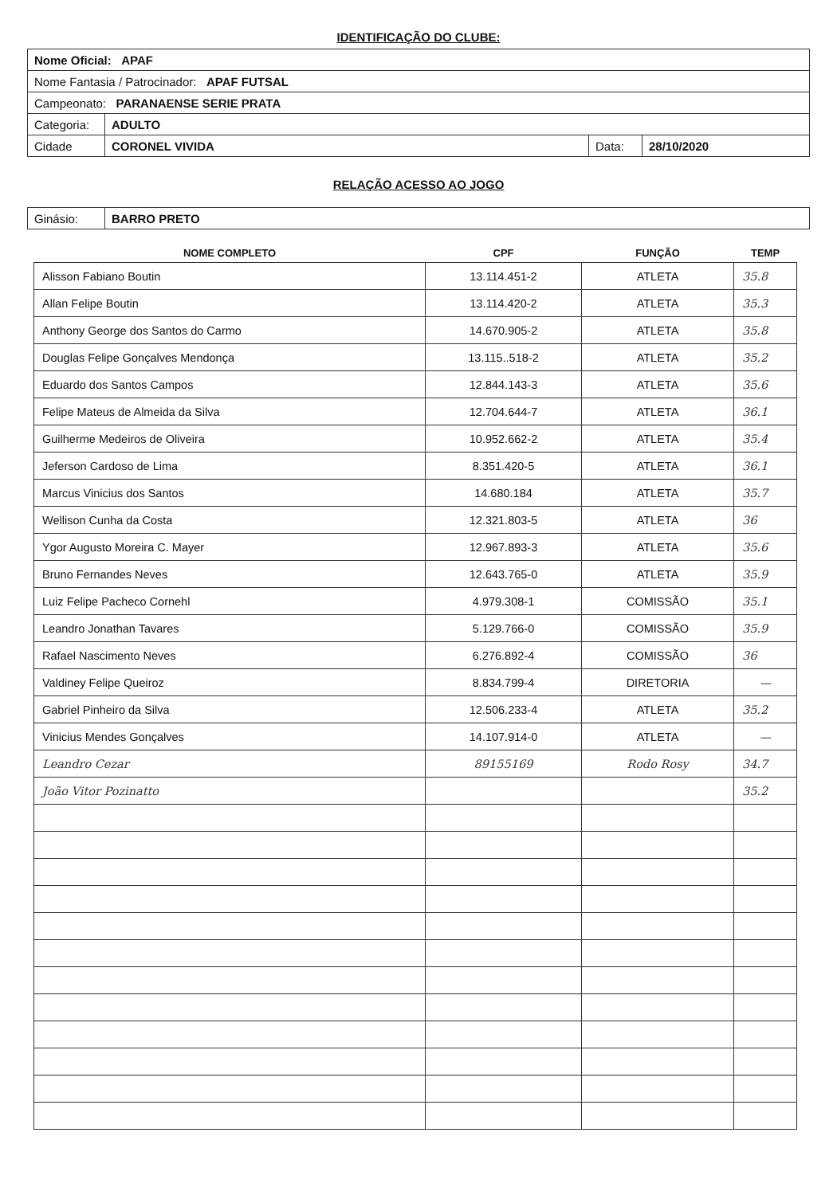IDENTIFICAÇÃO DO CLUBE:
| Nome Oficial: APAF | | | |
| Nome Fantasia / Patrocinador: APAF FUTSAL | | | |
| Campeonato: PARANAENSE SERIE PRATA | | | |
| Categoria: | ADULTO | | |
| Cidade | CORONEL VIVIDA | Data: | 28/10/2020 |
RELAÇÃO ACESSO AO JOGO
| Ginásio: | BARRO PRETO |
| NOME COMPLETO | CPF | FUNÇÃO | TEMP |
| --- | --- | --- | --- |
| Alisson Fabiano Boutin | 13.114.451-2 | ATLETA | 35.8 |
| Allan Felipe Boutin | 13.114.420-2 | ATLETA | 35.3 |
| Anthony George dos Santos do Carmo | 14.670.905-2 | ATLETA | 35.8 |
| Douglas Felipe Gonçalves Mendonça | 13.115..518-2 | ATLETA | 35.2 |
| Eduardo dos Santos Campos | 12.844.143-3 | ATLETA | 35.6 |
| Felipe Mateus de Almeida da Silva | 12.704.644-7 | ATLETA | 36.1 |
| Guilherme Medeiros de Oliveira | 10.952.662-2 | ATLETA | 35.4 |
| Jeferson Cardoso de Lima | 8.351.420-5 | ATLETA | 36.1 |
| Marcus Vinicius dos Santos | 14.680.184 | ATLETA | 35.7 |
| Wellison Cunha da Costa | 12.321.803-5 | ATLETA | 36 |
| Ygor Augusto Moreira C. Mayer | 12.967.893-3 | ATLETA | 35.6 |
| Bruno Fernandes Neves | 12.643.765-0 | ATLETA | 35.9 |
| Luiz Felipe Pacheco Cornehl | 4.979.308-1 | COMISSÃO | 35.1 |
| Leandro Jonathan Tavares | 5.129.766-0 | COMISSÃO | 35.9 |
| Rafael Nascimento Neves | 6.276.892-4 | COMISSÃO | 36 |
| Valdiney Felipe Queiroz | 8.834.799-4 | DIRETORIA | — |
| Gabriel Pinheiro da Silva | 12.506.233-4 | ATLETA | 35.2 |
| Vinicius Mendes Gonçalves | 14.107.914-0 | ATLETA | — |
| Leandro Cezar | 89155169 | Rodo Rosy | 34.7 |
| João Vitor Pozinatto | | | 35.2 |